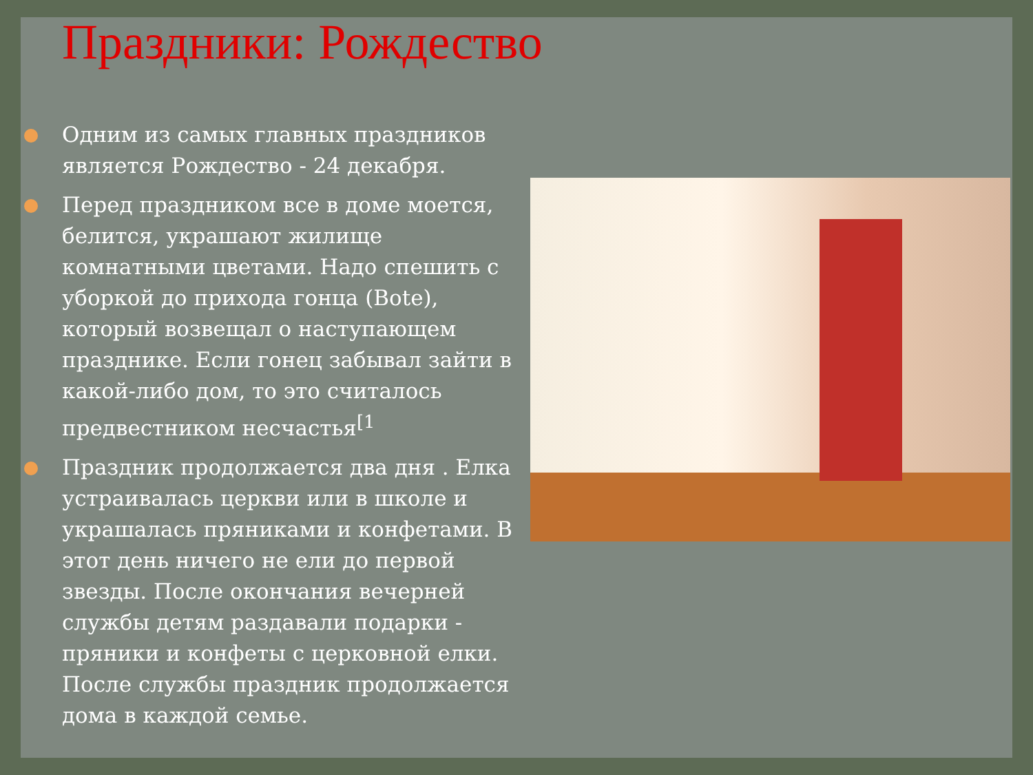Праздники: Рождество
Одним из самых главных праздников является Рождество - 24 декабря.
Перед праздником все в доме моется, белится, украшают жилище комнатными цветами. Надо спешить с уборкой до прихода гонца (Bote), который возвещал о наступающем празднике. Если гонец забывал зайти в какой-либо дом, то это считалось предвестником несчастья<sup>[1</sup>
Праздник продолжается два дня . Елка устраивалась церкви или в школе и украшалась пряниками и конфетами. В этот день ничего не ели до первой звезды. После окончания вечерней службы детям раздавали подарки - пряники и конфеты с церковной елки. После службы праздник продолжается дома в каждой семье.